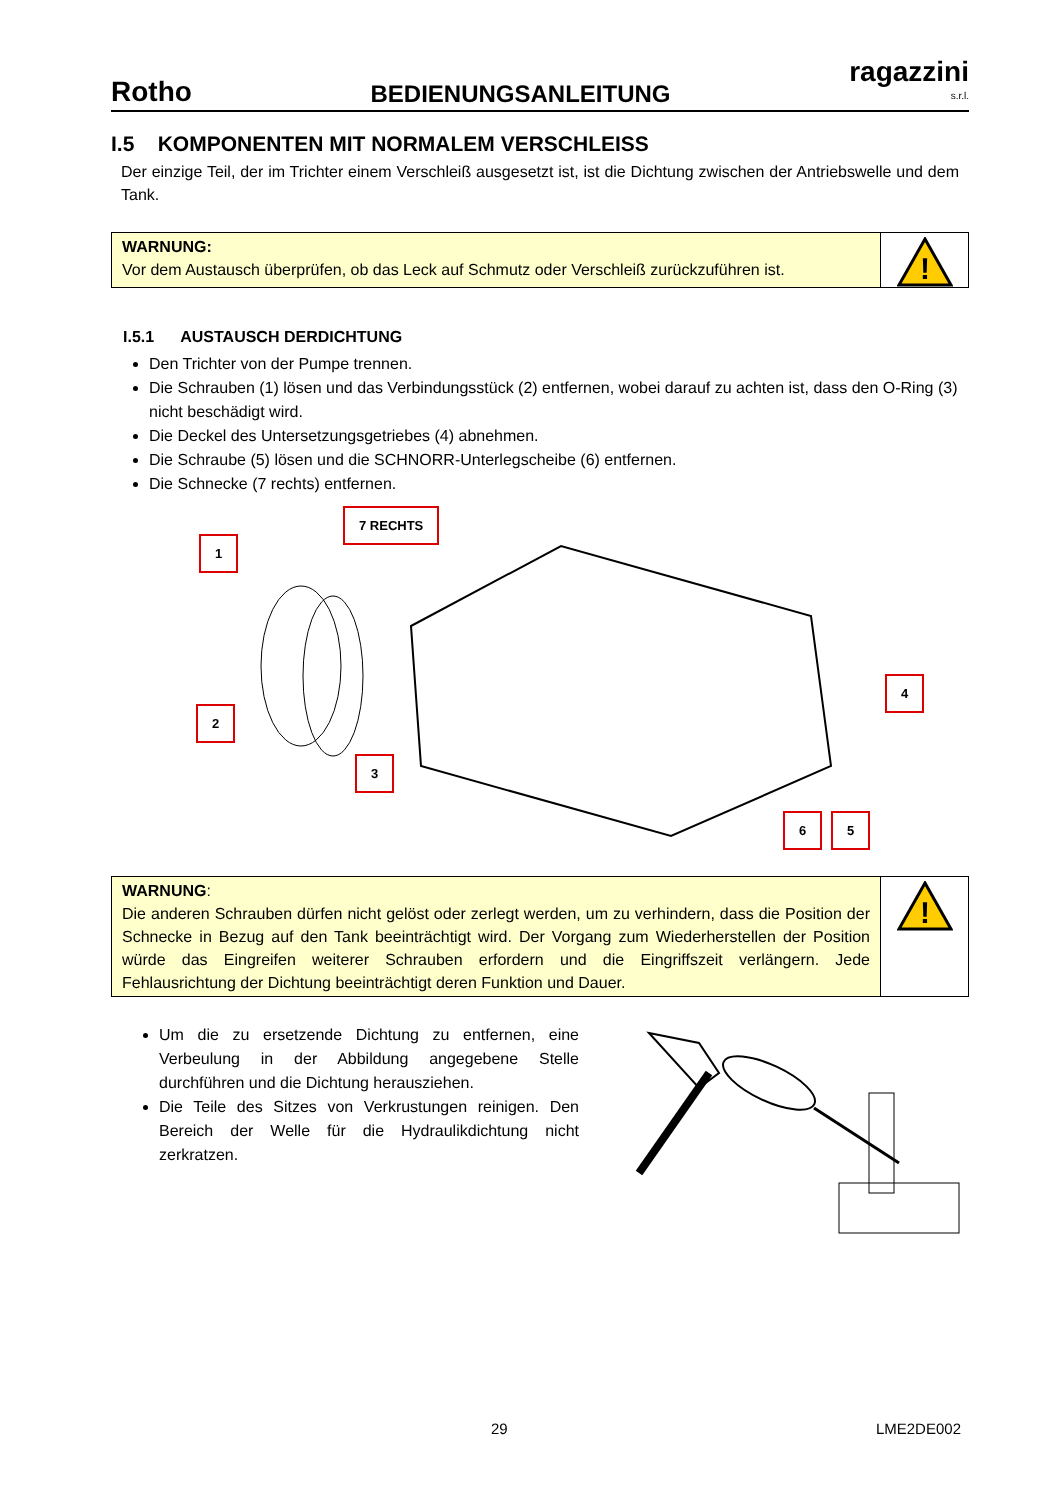Rotho BEDIENUNGSANLEITUNG ragazzini
s.r.l.
I.5 KOMPONENTEN MIT NORMALEM VERSCHLEISS
Der einzige Teil, der im Trichter einem Verschleiß ausgesetzt ist, ist die Dichtung zwischen der Antriebswelle und dem Tank.
WARNUNG:
Vor dem Austausch überprüfen, ob das Leck auf Schmutz oder Verschleiß zurückzuführen ist.
!
I.5.1 AUSTAUSCH DERDICHTUNG
Den Trichter von der Pumpe trennen.
Die Schrauben (1) lösen und das Verbindungsstück (2) entfernen, wobei darauf zu achten ist, dass den O-Ring (3) nicht beschädigt wird.
Die Deckel des Untersetzungsgetriebes (4) abnehmen.
Die Schraube (5) lösen und die SCHNORR-Unterlegscheibe (6) entfernen.
Die Schnecke (7 rechts) entfernen.
7 RECHTS
1
2
3
4
6 5
WARNUNG:
Die anderen Schrauben dürfen nicht gelöst oder zerlegt werden, um zu verhindern, dass die Position der Schnecke in Bezug auf den Tank beeinträchtigt wird. Der Vorgang zum Wiederherstellen der Position würde das Eingreifen weiterer Schrauben erfordern und die Eingriffszeit verlängern. Jede Fehlausrichtung der Dichtung beeinträchtigt deren Funktion und Dauer.
!
Um die zu ersetzende Dichtung zu entfernen, eine Verbeulung in der Abbildung angegebene Stelle durchführen und die Dichtung herausziehen.
Die Teile des Sitzes von Verkrustungen reinigen. Den Bereich der Welle für die Hydraulikdichtung nicht zerkratzen.
29 LME2DE002